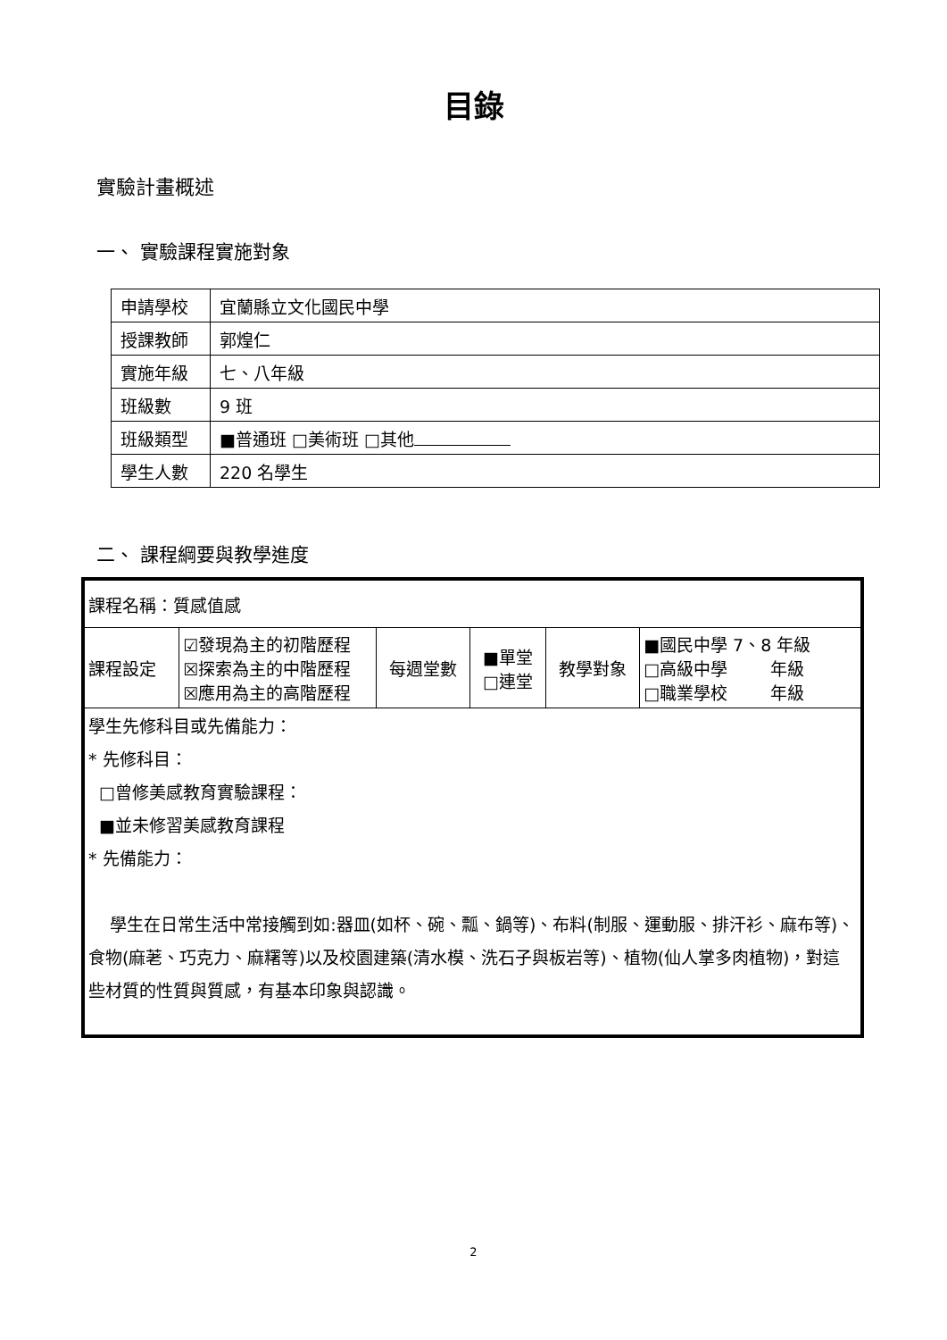目錄
實驗計畫概述
一、 實驗課程實施對象
| 申請學校 | 宜蘭縣立文化國民中學 |
| 授課教師 | 郭煌仁 |
| 實施年級 | 七、八年級 |
| 班級數 | 9 班 |
| 班級類型 | ■普通班 □美術班 □其他 |
| 學生人數 | 220 名學生 |
二、 課程綱要與教學進度
| 課程名稱：質感值感 | | | | | |
| 課程設定 | ☑發現為主的初階歷程 ☒探索為主的中階歷程 ☒應用為主的高階歷程 | 每週堂數 | ■單堂 □連堂 | 教學對象 | ■國民中學 7、8 年級 □高級中學 年級 □職業學校 年級 |
| 學生先修科目或先備能力： * 先修科目： □曾修美感教育實驗課程： ■並未修習美感教育課程 * 先備能力： 學生在日常生活中常接觸到如:器皿(如杯、碗、瓢、鍋等)、布料(制服、運動服、排汗衫、麻布等)、食物(麻荖、巧克力、麻糬等)以及校園建築(清水模、洗石子與板岩等)、植物(仙人掌多肉植物)，對這些材質的性質與質感，有基本印象與認識。 | | | | | |
2